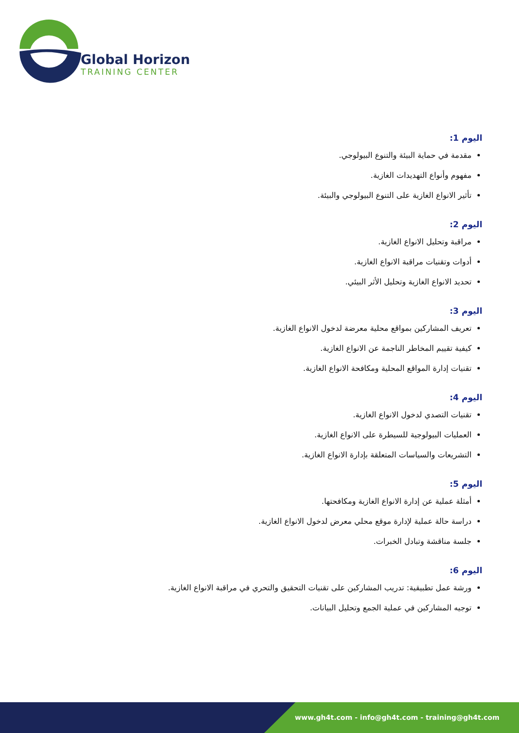Global Horizon
TRAINING CENTER
اليوم 1:
مقدمة في حماية البيئة والتنوع البيولوجي.
مفهوم وأنواع التهديدات الغازية.
تأثير الانواع الغازية على التنوع البيولوجي والبيئة.
اليوم 2:
مراقبة وتحليل الانواع الغازية.
أدوات وتقنيات مراقبة الانواع الغازية.
تحديد الانواع الغازية وتحليل الأثر البيئي.
اليوم 3:
تعريف المشاركين بمواقع محلية معرضة لدخول الانواع الغازية.
كيفية تقييم المخاطر الناجمة عن الانواع الغازية.
تقنيات إدارة المواقع المحلية ومكافحة الانواع الغازية.
اليوم 4:
تقنيات التصدي لدخول الانواع الغازية.
العمليات البيولوجية للسيطرة على الانواع الغازية.
التشريعات والسياسات المتعلقة بإدارة الانواع الغازية.
اليوم 5:
أمثلة عملية عن إدارة الانواع الغازية ومكافحتها.
دراسة حالة عملية لإدارة موقع محلي معرض لدخول الانواع الغازية.
جلسة مناقشة وتبادل الخبرات.
اليوم 6:
ورشة عمل تطبيقية: تدريب المشاركين على تقنيات التحقيق والتحري في مراقبة الانواع الغازية.
توجيه المشاركين في عملية الجمع وتحليل البيانات.
www.gh4t.com - info@gh4t.com - training@gh4t.com